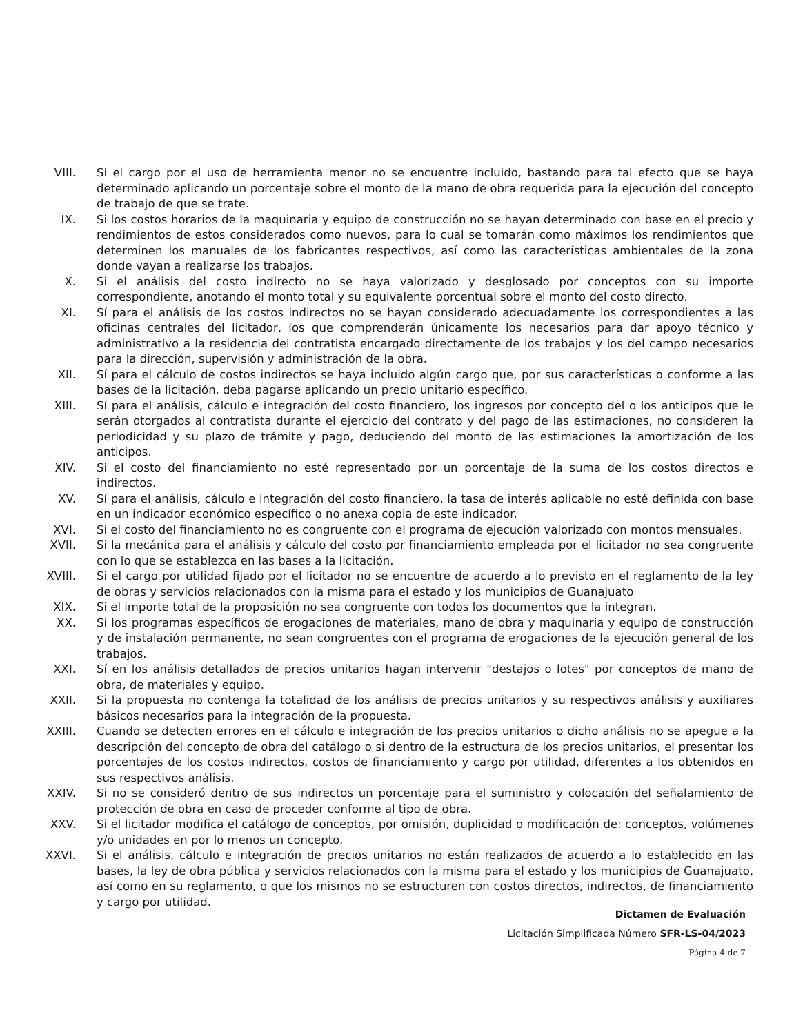VIII. Si el cargo por el uso de herramienta menor no se encuentre incluido, bastando para tal efecto que se haya determinado aplicando un porcentaje sobre el monto de la mano de obra requerida para la ejecución del concepto de trabajo de que se trate.
IX. Si los costos horarios de la maquinaria y equipo de construcción no se hayan determinado con base en el precio y rendimientos de estos considerados como nuevos, para lo cual se tomarán como máximos los rendimientos que determinen los manuales de los fabricantes respectivos, así como las características ambientales de la zona donde vayan a realizarse los trabajos.
X. Si el análisis del costo indirecto no se haya valorizado y desglosado por conceptos con su importe correspondiente, anotando el monto total y su equivalente porcentual sobre el monto del costo directo.
XI. Sí para el análisis de los costos indirectos no se hayan considerado adecuadamente los correspondientes a las oficinas centrales del licitador, los que comprenderán únicamente los necesarios para dar apoyo técnico y administrativo a la residencia del contratista encargado directamente de los trabajos y los del campo necesarios para la dirección, supervisión y administración de la obra.
XII. Sí para el cálculo de costos indirectos se haya incluido algún cargo que, por sus características o conforme a las bases de la licitación, deba pagarse aplicando un precio unitario específico.
XIII. Sí para el análisis, cálculo e integración del costo financiero, los ingresos por concepto del o los anticipos que le serán otorgados al contratista durante el ejercicio del contrato y del pago de las estimaciones, no consideren la periodicidad y su plazo de trámite y pago, deduciendo del monto de las estimaciones la amortización de los anticipos.
XIV. Si el costo del financiamiento no esté representado por un porcentaje de la suma de los costos directos e indirectos.
XV. Sí para el análisis, cálculo e integración del costo financiero, la tasa de interés aplicable no esté definida con base en un indicador económico específico o no anexa copia de este indicador.
XVI. Si el costo del financiamiento no es congruente con el programa de ejecución valorizado con montos mensuales.
XVII. Si la mecánica para el análisis y cálculo del costo por financiamiento empleada por el licitador no sea congruente con lo que se establezca en las bases a la licitación.
XVIII.
Si el cargo por utilidad fijado por el licitador no se encuentre de acuerdo a lo previsto en el reglamento de la ley de obras y servicios relacionados con la misma para el estado y los municipios de Guanajuato
XIX. Si el importe total de la proposición no sea congruente con todos los documentos que la integran.
XX. Si los programas específicos de erogaciones de materiales, mano de obra y maquinaria y equipo de construcción y de instalación permanente, no sean congruentes con el programa de erogaciones de la ejecución general de los trabajos.
XXI. Sí en los análisis detallados de precios unitarios hagan intervenir "destajos o lotes" por conceptos de mano de obra, de materiales y equipo.
XXII. Si la propuesta no contenga la totalidad de los análisis de precios unitarios y su respectivos análisis y auxiliares básicos necesarios para la integración de la propuesta.
XXIII.
Cuando se detecten errores en el cálculo e integración de los precios unitarios o dicho análisis no se apegue a la descripción del concepto de obra del catálogo o si dentro de la estructura de los precios unitarios, el presentar los porcentajes de los costos indirectos, costos de financiamiento y cargo por utilidad, diferentes a los obtenidos en sus respectivos análisis.
XXIV. Si no se consideró dentro de sus indirectos un porcentaje para el suministro y colocación del señalamiento de protección de obra en caso de proceder conforme al tipo de obra.
XXV. Si el licitador modifica el catálogo de conceptos, por omisión, duplicidad o modificación de: conceptos, volúmenes y/o unidades en por lo menos un concepto.
XXVI. Si el análisis, cálculo e integración de precios unitarios no están realizados de acuerdo a lo establecido en las bases, la ley de obra pública y servicios relacionados con la misma para el estado y los municipios de Guanajuato, así como en su reglamento, o que los mismos no se estructuren con costos directos, indirectos, de financiamiento y cargo por utilidad.
Dictamen de Evaluación
Licitación Simplificada Número SFR-LS-04/2023
Página 4 de 7